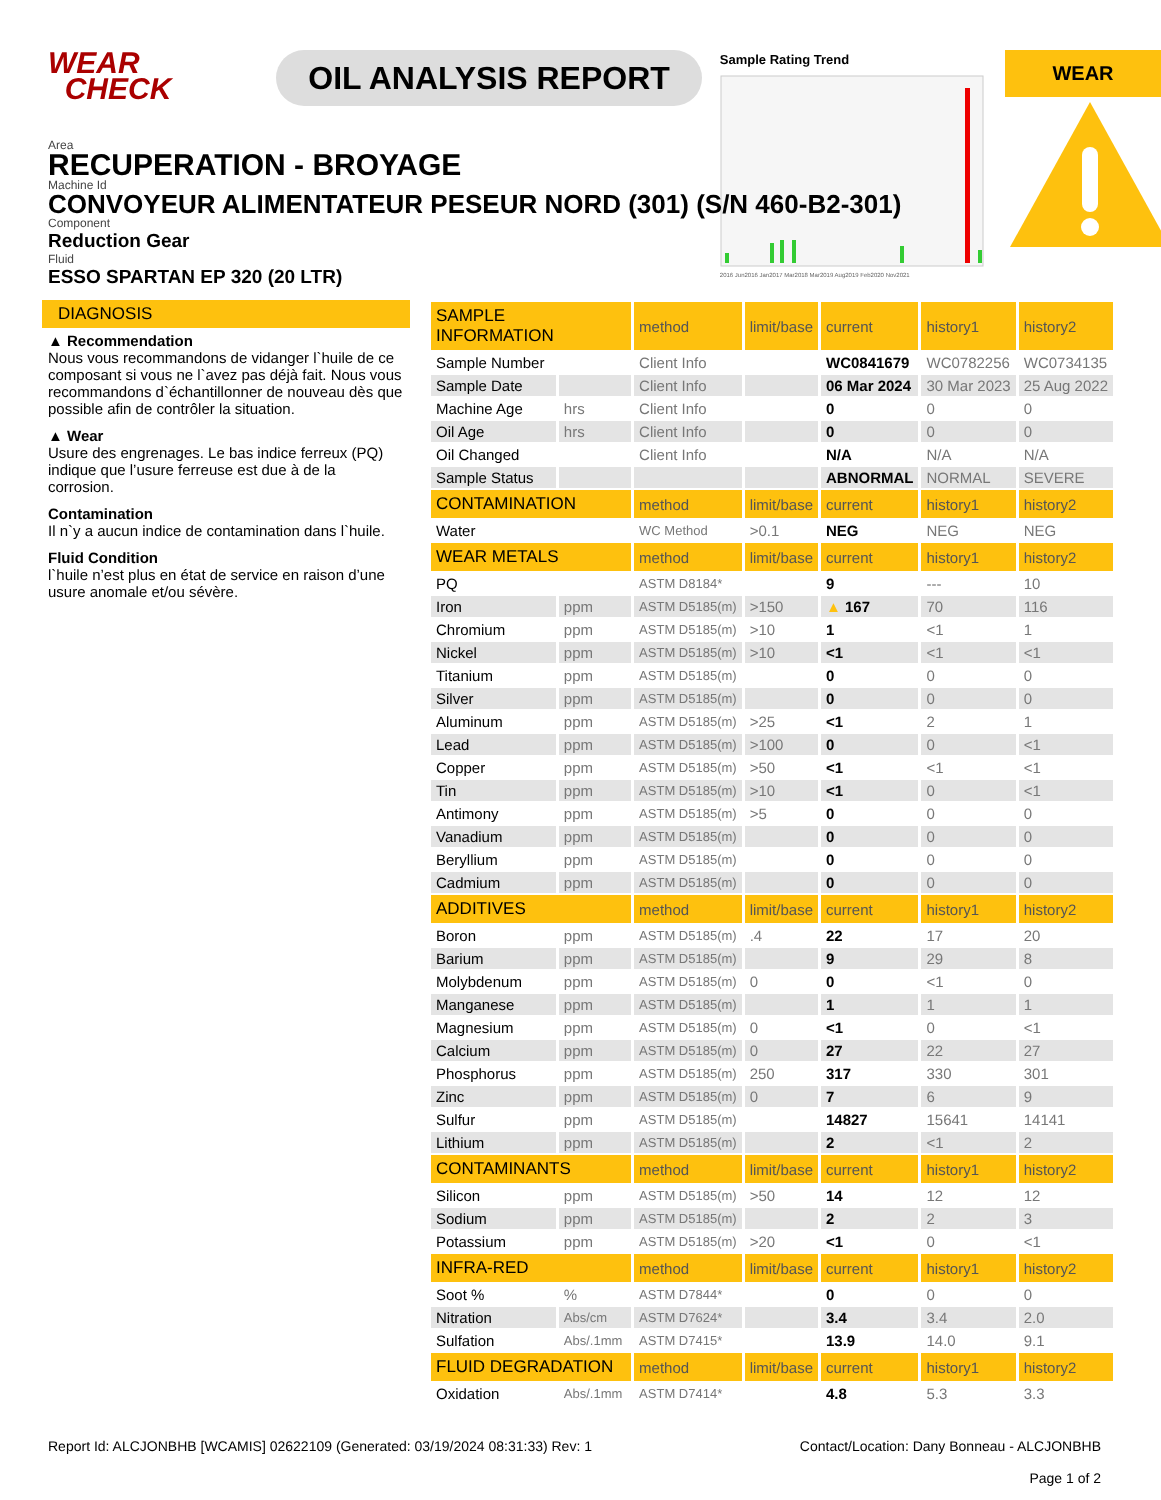WEAR
CHECK
OIL ANALYSIS REPORT
Sample Rating Trend
2016 Jun2016 Jan2017 Mar2018 Mar2019 Aug2019 Feb2020 Nov2021
WEAR
Area
RECUPERATION - BROYAGE
Machine Id
CONVOYEUR ALIMENTATEUR PESEUR NORD (301) (S/N 460-B2-301)
Component
Reduction Gear
Fluid
ESSO SPARTAN EP 320 (20 LTR)
DIAGNOSIS
▲ Recommendation
Nous vous recommandons de vidanger l`huile de ce composant si vous ne l`avez pas déjà fait. Nous vous recommandons d`échantillonner de nouveau dès que possible afin de contrôler la situation.
▲ Wear
Usure des engrenages. Le bas indice ferreux (PQ) indique que l’usure ferreuse est due à de la corrosion.
Contamination
Il n`y a aucun indice de contamination dans l`huile.
Fluid Condition
l`huile n’est plus en état de service en raison d’une usure anomale et/ou sévère.
| SAMPLE INFORMATION | | method | limit/base | current | history1 | history2 |
| --- | --- | --- | --- | --- | --- | --- |
| Sample Number | | Client Info | | WC0841679 | WC0782256 | WC0734135 |
| Sample Date | | Client Info | | 06 Mar 2024 | 30 Mar 2023 | 25 Aug 2022 |
| Machine Age | hrs | Client Info | | 0 | 0 | 0 |
| Oil Age | hrs | Client Info | | 0 | 0 | 0 |
| Oil Changed | | Client Info | | N/A | N/A | N/A |
| Sample Status | | | | ABNORMAL | NORMAL | SEVERE |
| CONTAMINATION | | method | limit/base | current | history1 | history2 |
| Water | | WC Method | >0.1 | NEG | NEG | NEG |
| WEAR METALS | | method | limit/base | current | history1 | history2 |
| PQ | | ASTM D8184* | | 9 | --- | 10 |
| Iron | ppm | ASTM D5185(m) | >150 | ▲ 167 | 70 | 116 |
| Chromium | ppm | ASTM D5185(m) | >10 | 1 | <1 | 1 |
| Nickel | ppm | ASTM D5185(m) | >10 | <1 | <1 | <1 |
| Titanium | ppm | ASTM D5185(m) | | 0 | 0 | 0 |
| Silver | ppm | ASTM D5185(m) | | 0 | 0 | 0 |
| Aluminum | ppm | ASTM D5185(m) | >25 | <1 | 2 | 1 |
| Lead | ppm | ASTM D5185(m) | >100 | 0 | 0 | <1 |
| Copper | ppm | ASTM D5185(m) | >50 | <1 | <1 | <1 |
| Tin | ppm | ASTM D5185(m) | >10 | <1 | 0 | <1 |
| Antimony | ppm | ASTM D5185(m) | >5 | 0 | 0 | 0 |
| Vanadium | ppm | ASTM D5185(m) | | 0 | 0 | 0 |
| Beryllium | ppm | ASTM D5185(m) | | 0 | 0 | 0 |
| Cadmium | ppm | ASTM D5185(m) | | 0 | 0 | 0 |
| ADDITIVES | | method | limit/base | current | history1 | history2 |
| Boron | ppm | ASTM D5185(m) | .4 | 22 | 17 | 20 |
| Barium | ppm | ASTM D5185(m) | | 9 | 29 | 8 |
| Molybdenum | ppm | ASTM D5185(m) | 0 | 0 | <1 | 0 |
| Manganese | ppm | ASTM D5185(m) | | 1 | 1 | 1 |
| Magnesium | ppm | ASTM D5185(m) | 0 | <1 | 0 | <1 |
| Calcium | ppm | ASTM D5185(m) | 0 | 27 | 22 | 27 |
| Phosphorus | ppm | ASTM D5185(m) | 250 | 317 | 330 | 301 |
| Zinc | ppm | ASTM D5185(m) | 0 | 7 | 6 | 9 |
| Sulfur | ppm | ASTM D5185(m) | | 14827 | 15641 | 14141 |
| Lithium | ppm | ASTM D5185(m) | | 2 | <1 | 2 |
| CONTAMINANTS | | method | limit/base | current | history1 | history2 |
| Silicon | ppm | ASTM D5185(m) | >50 | 14 | 12 | 12 |
| Sodium | ppm | ASTM D5185(m) | | 2 | 2 | 3 |
| Potassium | ppm | ASTM D5185(m) | >20 | <1 | 0 | <1 |
| INFRA-RED | | method | limit/base | current | history1 | history2 |
| Soot % | % | ASTM D7844* | | 0 | 0 | 0 |
| Nitration | Abs/cm | ASTM D7624* | | 3.4 | 3.4 | 2.0 |
| Sulfation | Abs/.1mm | ASTM D7415* | | 13.9 | 14.0 | 9.1 |
| FLUID DEGRADATION | | method | limit/base | current | history1 | history2 |
| Oxidation | Abs/.1mm | ASTM D7414* | | 4.8 | 5.3 | 3.3 |
Report Id: ALCJONBHB [WCAMIS] 02622109 (Generated: 03/19/2024 08:31:33) Rev: 1
Contact/Location: Dany Bonneau - ALCJONBHB
Page 1 of 2